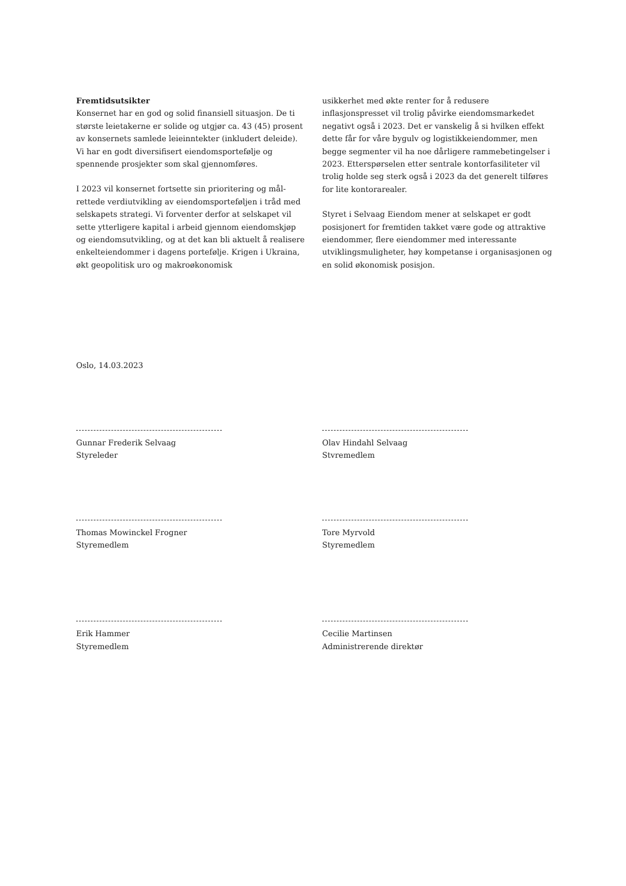Fremtidsutsikter
Konsernet har en god og solid finansiell situasjon. De ti største leietakerne er solide og utgjør ca. 43 (45) prosent av konsernets samlede leieinntekter (inkludert deleide). Vi har en godt diversifisert eiendomsportefølje og spennende prosjekter som skal gjennomføres.
I 2023 vil konsernet fortsette sin prioritering og mål­rettede verdiutvikling av eiendomsporteføljen i tråd med selskapets strategi. Vi forventer derfor at selskapet vil sette ytterligere kapital i arbeid gjennom eiendomskjøp og eiendomsutvikling, og at det kan bli aktuelt å realisere enkelteiendommer i dagens portefølje. Krigen i Ukraina, økt geopolitisk uro og makroøkonomisk
usikkerhet med økte renter for å redusere inflasjonspresset vil trolig påvirke eiendomsmarkedet negativt også i 2023. Det er vanskelig å si hvilken effekt dette får for våre bygulv og logistikkeiendommer, men begge segmenter vil ha noe dårligere rammebetingelser i 2023. Etterspørselen etter sentrale kontorfasiliteter vil trolig holde seg sterk også i 2023 da det generelt tilføres for lite kontorarealer.
Styret i Selvaag Eiendom mener at selskapet er godt posisjonert for fremtiden takket være gode og attraktive eiendommer, flere eiendommer med interessante utviklingsmuligheter, høy kompetanse i organisasjonen og en solid økonomisk posisjon.
Oslo, 14.03.2023
Gunnar Frederik Selvaag
Styreleder
Olav Hindahl Selvaag
Stvremedlem
Thomas Mowinckel Frogner
Styremedlem
Tore Myrvold
Styremedlem
Erik Hammer
Styremedlem
Cecilie Martinsen
Administrerende direktør